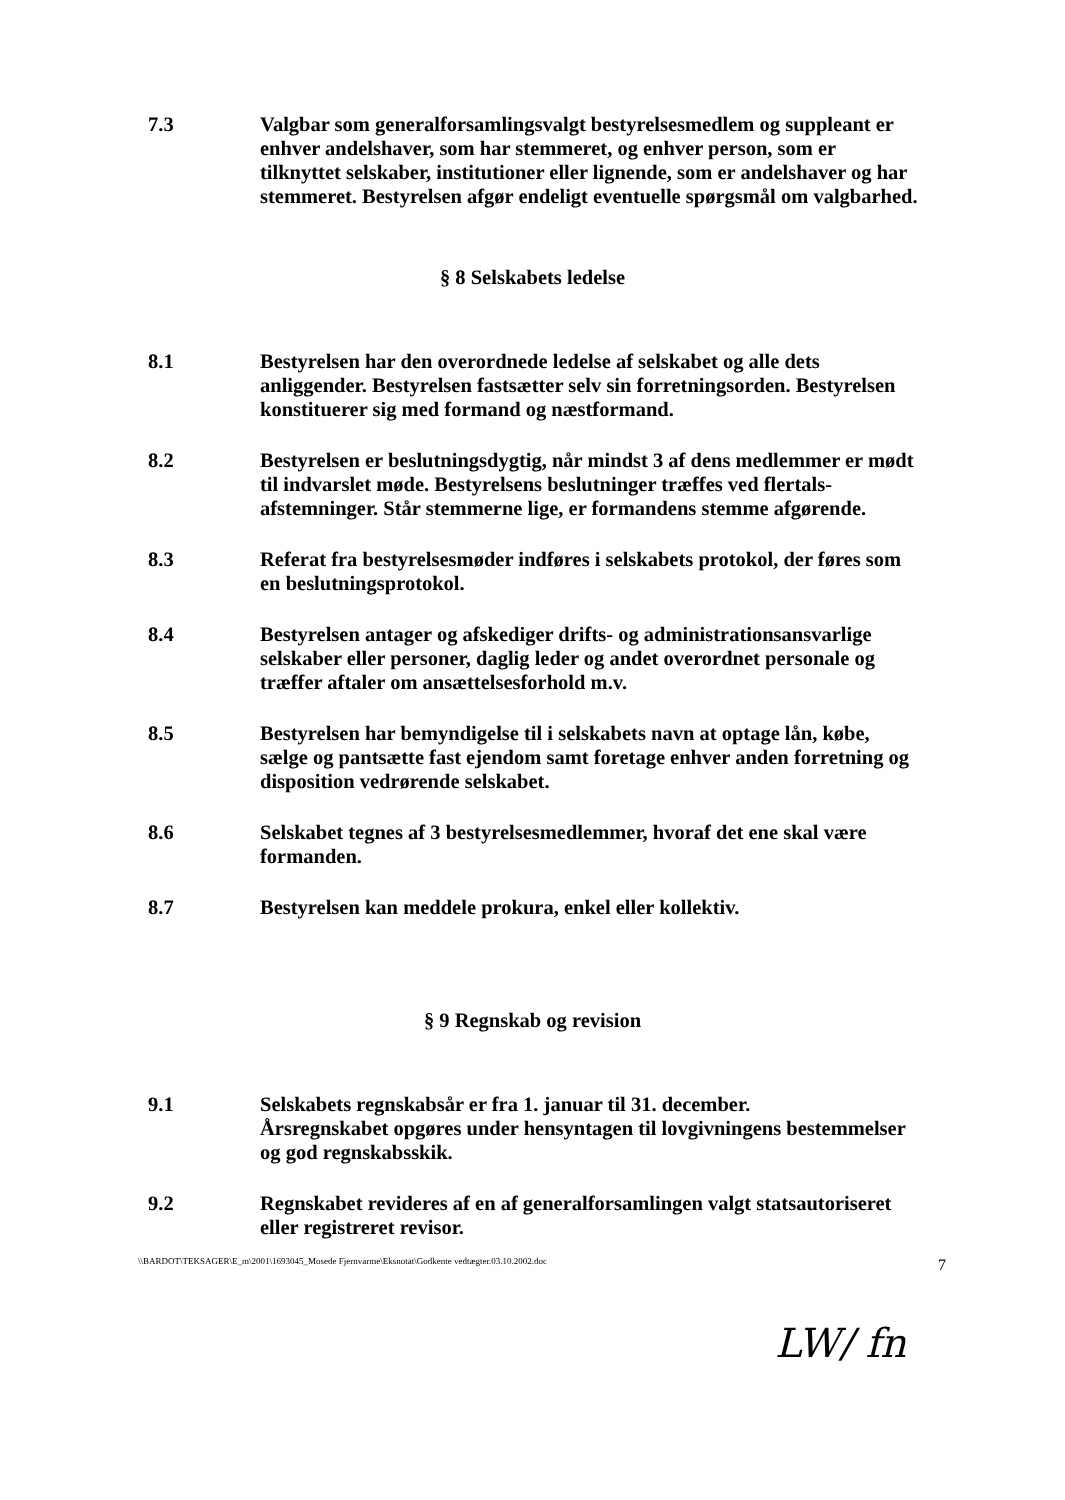7.3 Valgbar som generalforsamlingsvalgt bestyrelsesmedlem og suppleant er enhver andelshaver, som har stemmeret, og enhver person, som er tilknyttet selskaber, institutioner eller lignende, som er andelshaver og har stemmeret. Bestyrelsen afgør endeligt eventuelle spørgsmål om valgbarhed.
§ 8 Selskabets ledelse
8.1 Bestyrelsen har den overordnede ledelse af selskabet og alle dets anliggender. Bestyrelsen fastsætter selv sin forretningsorden. Bestyrelsen konstituerer sig med formand og næstformand.
8.2 Bestyrelsen er beslutningsdygtig, når mindst 3 af dens medlemmer er mødt til indvarslet møde. Bestyrelsens beslutninger træffes ved flertals-afstemninger. Står stemmerne lige, er formandens stemme afgørende.
8.3 Referat fra bestyrelsesmøder indføres i selskabets protokol, der føres som en beslutningsprotokol.
8.4 Bestyrelsen antager og afskediger drifts- og administrationsansvarlige selskaber eller personer, daglig leder og andet overordnet personale og træffer aftaler om ansættelsesforhold m.v.
8.5 Bestyrelsen har bemyndigelse til i selskabets navn at optage lån, købe, sælge og pantsætte fast ejendom samt foretage enhver anden forretning og disposition vedrørende selskabet.
8.6 Selskabet tegnes af 3 bestyrelsesmedlemmer, hvoraf det ene skal være formanden.
8.7 Bestyrelsen kan meddele prokura, enkel eller kollektiv.
§ 9 Regnskab og revision
9.1 Selskabets regnskabsår er fra 1. januar til 31. december.
Årsregnskabet opgøres under hensyntagen til lovgivningens bestemmelser og god regnskabsskik.
9.2 Regnskabet revideres af en af generalforsamlingen valgt statsautoriseret eller registreret revisor.
\\BARDOT\TEKSAGER\E_m\2001\1693045_Mosede Fjernvarme\Eksnotat\Godkente vedtægter.03.10.2002.doc 7
LW/ fn